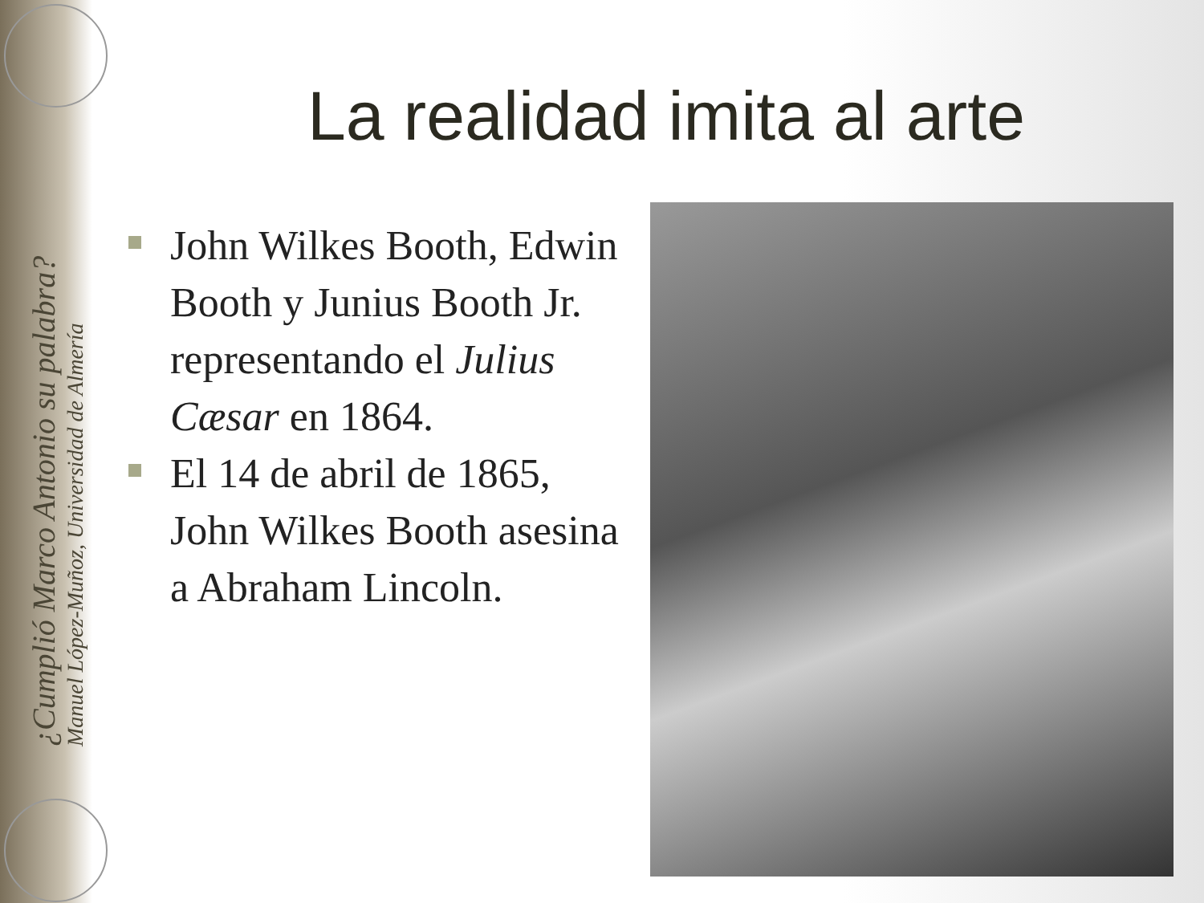¿Cumplió Marco Antonio su palabra?
Manuel López-Muñoz, Universidad de Almería
La realidad imita al arte
John Wilkes Booth, Edwin Booth y Junius Booth Jr. representando el Julius Cæsar en 1864.
El 14 de abril de 1865, John Wilkes Booth asesina a Abraham Lincoln.